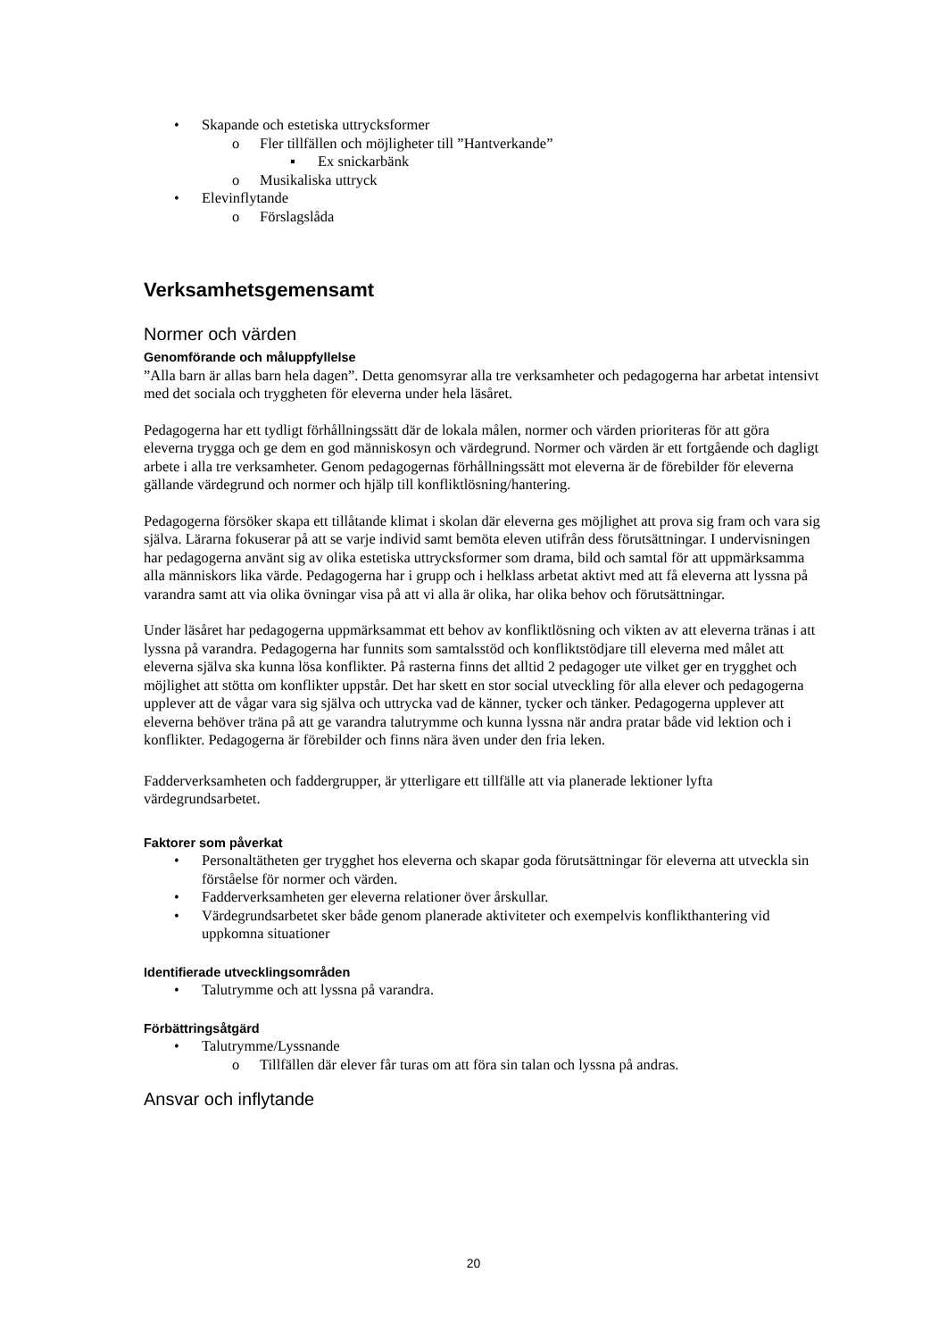• Skapande och estetiska uttrycksformer
o Fler tillfällen och möjligheter till ”Hantverkande”
▪ Ex snickarbänk
o Musikaliska uttryck
• Elevinflytande
o Förslagslåda
Verksamhetsgemensamt
Normer och värden
Genomförande och måluppfyllelse
”Alla barn är allas barn hela dagen”. Detta genomsyrar alla tre verksamheter och pedagogerna har arbetat intensivt med det sociala och tryggheten för eleverna under hela läsåret.
Pedagogerna har ett tydligt förhållningssätt där de lokala målen, normer och värden prioriteras för att göra eleverna trygga och ge dem en god människosyn och värdegrund. Normer och värden är ett fortgående och dagligt arbete i alla tre verksamheter. Genom pedagogernas förhållningssätt mot eleverna är de förebilder för eleverna gällande värdegrund och normer och hjälp till konfliktlösning/hantering.
Pedagogerna försöker skapa ett tillåtande klimat i skolan där eleverna ges möjlighet att prova sig fram och vara sig själva. Lärarna fokuserar på att se varje individ samt bemöta eleven utifrån dess förutsättningar. I undervisningen har pedagogerna använt sig av olika estetiska uttrycksformer som drama, bild och samtal för att uppmärksamma alla människors lika värde. Pedagogerna har i grupp och i helklass arbetat aktivt med att få eleverna att lyssna på varandra samt att via olika övningar visa på att vi alla är olika, har olika behov och förutsättningar.
Under läsåret har pedagogerna uppmärksammat ett behov av konfliktlösning och vikten av att eleverna tränas i att lyssna på varandra. Pedagogerna har funnits som samtalsstöd och konfliktstödjare till eleverna med målet att eleverna själva ska kunna lösa konflikter. På rasterna finns det alltid 2 pedagoger ute vilket ger en trygghet och möjlighet att stötta om konflikter uppstår. Det har skett en stor social utveckling för alla elever och pedagogerna upplever att de vågar vara sig själva och uttrycka vad de känner, tycker och tänker. Pedagogerna upplever att eleverna behöver träna på att ge varandra talutrymme och kunna lyssna när andra pratar både vid lektion och i konflikter. Pedagogerna är förebilder och finns nära även under den fria leken.
Fadderverksamheten och faddergrupper, är ytterligare ett tillfälle att via planerade lektioner lyfta värdegrundsarbetet.
Faktorer som påverkat
• Personaltätheten ger trygghet hos eleverna och skapar goda förutsättningar för eleverna att utveckla sin förståelse för normer och värden.
• Fadderverksamheten ger eleverna relationer över årskullar.
• Värdegrundsarbetet sker både genom planerade aktiviteter och exempelvis konflikthantering vid uppkomna situationer
Identifierade utvecklingsområden
• Talutrymme och att lyssna på varandra.
Förbättringsåtgärd
• Talutrymme/Lyssnande
o Tillfällen där elever får turas om att föra sin talan och lyssna på andras.
Ansvar och inflytande
20